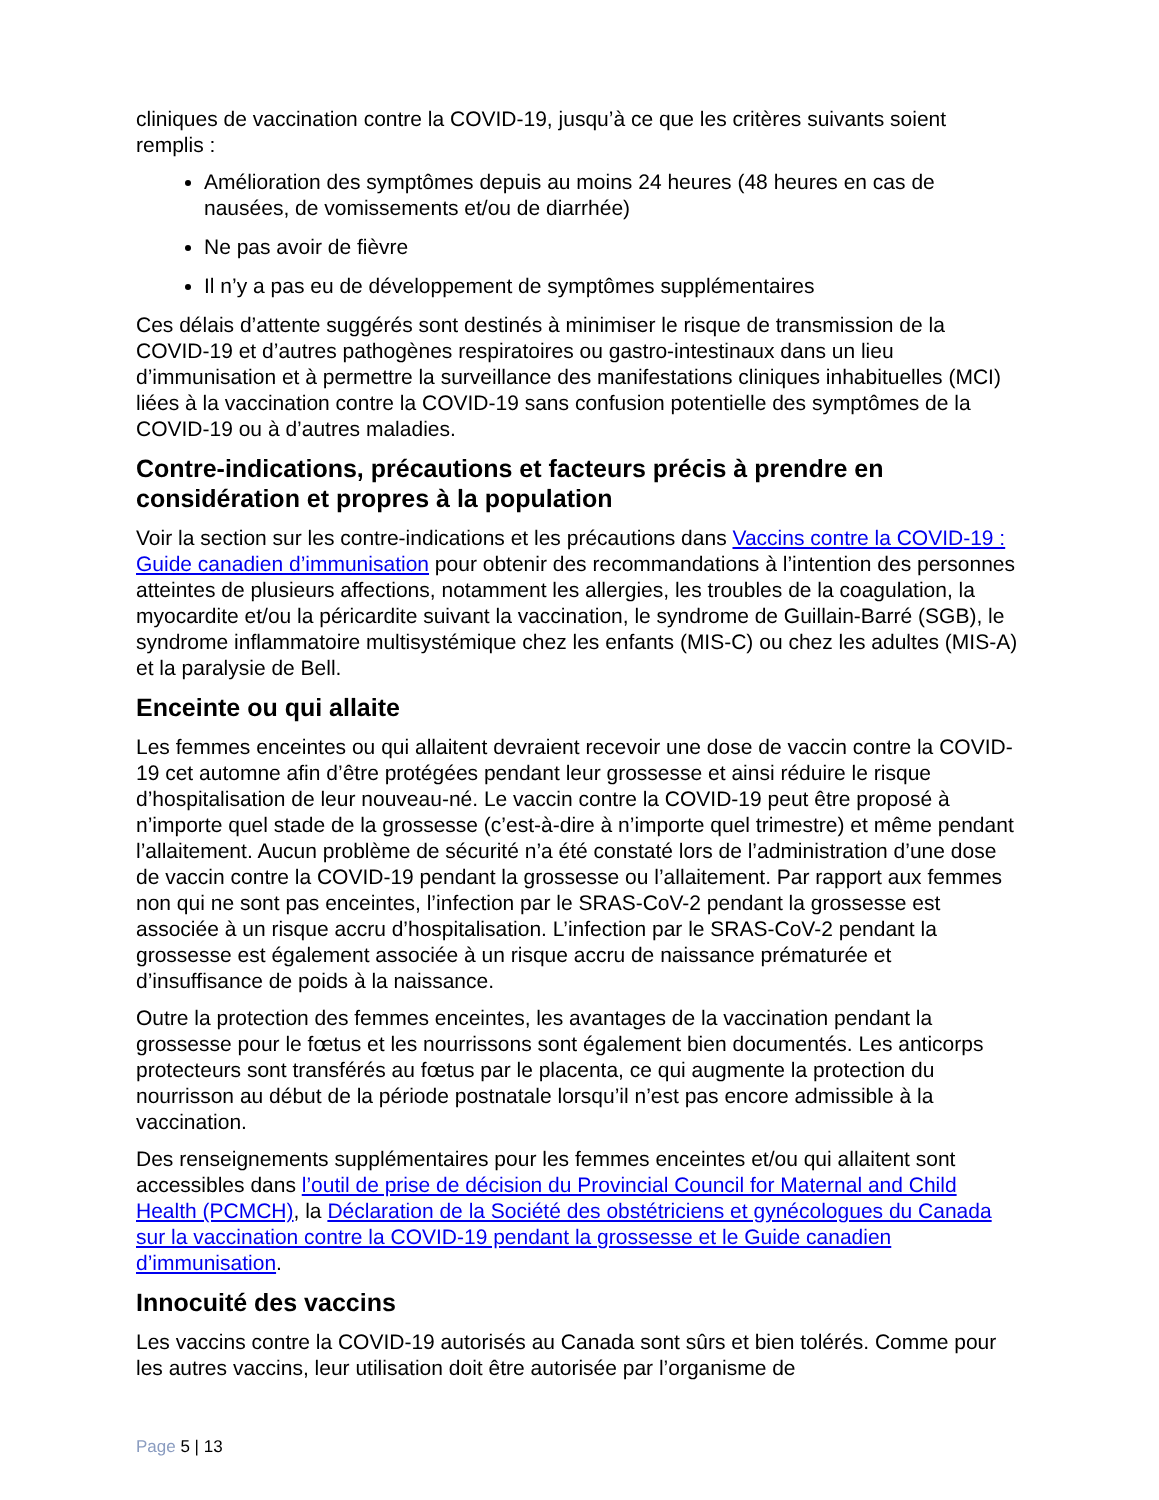cliniques de vaccination contre la COVID-19, jusqu’à ce que les critères suivants soient remplis :
Amélioration des symptômes depuis au moins 24 heures (48 heures en cas de nausées, de vomissements et/ou de diarrhée)
Ne pas avoir de fièvre
Il n’y a pas eu de développement de symptômes supplémentaires
Ces délais d’attente suggérés sont destinés à minimiser le risque de transmission de la COVID-19 et d’autres pathogènes respiratoires ou gastro-intestinaux dans un lieu d’immunisation et à permettre la surveillance des manifestations cliniques inhabituelles (MCI) liées à la vaccination contre la COVID-19 sans confusion potentielle des symptômes de la COVID-19 ou à d’autres maladies.
Contre-indications, précautions et facteurs précis à prendre en considération et propres à la population
Voir la section sur les contre-indications et les précautions dans Vaccins contre la COVID-19 : Guide canadien d’immunisation pour obtenir des recommandations à l’intention des personnes atteintes de plusieurs affections, notamment les allergies, les troubles de la coagulation, la myocardite et/ou la péricardite suivant la vaccination, le syndrome de Guillain-Barré (SGB), le syndrome inflammatoire multisystémique chez les enfants (MIS-C) ou chez les adultes (MIS-A) et la paralysie de Bell.
Enceinte ou qui allaite
Les femmes enceintes ou qui allaitent devraient recevoir une dose de vaccin contre la COVID-19 cet automne afin d’être protégées pendant leur grossesse et ainsi réduire le risque d’hospitalisation de leur nouveau-né. Le vaccin contre la COVID-19 peut être proposé à n’importe quel stade de la grossesse (c’est-à-dire à n’importe quel trimestre) et même pendant l’allaitement. Aucun problème de sécurité n’a été constaté lors de l’administration d’une dose de vaccin contre la COVID-19 pendant la grossesse ou l’allaitement. Par rapport aux femmes non qui ne sont pas enceintes, l’infection par le SRAS-CoV-2 pendant la grossesse est associée à un risque accru d’hospitalisation. L’infection par le SRAS-CoV-2 pendant la grossesse est également associée à un risque accru de naissance prématurée et d’insuffisance de poids à la naissance.
Outre la protection des femmes enceintes, les avantages de la vaccination pendant la grossesse pour le fœtus et les nourrissons sont également bien documentés. Les anticorps protecteurs sont transférés au fœtus par le placenta, ce qui augmente la protection du nourrisson au début de la période postnatale lorsqu’il n’est pas encore admissible à la vaccination.
Des renseignements supplémentaires pour les femmes enceintes et/ou qui allaitent sont accessibles dans l’outil de prise de décision du Provincial Council for Maternal and Child Health (PCMCH), la Déclaration de la Société des obstétriciens et gynécologues du Canada sur la vaccination contre la COVID-19 pendant la grossesse et le Guide canadien d’immunisation.
Innocuité des vaccins
Les vaccins contre la COVID-19 autorisés au Canada sont sûrs et bien tolérés. Comme pour les autres vaccins, leur utilisation doit être autorisée par l’organisme de
Page 5 | 13